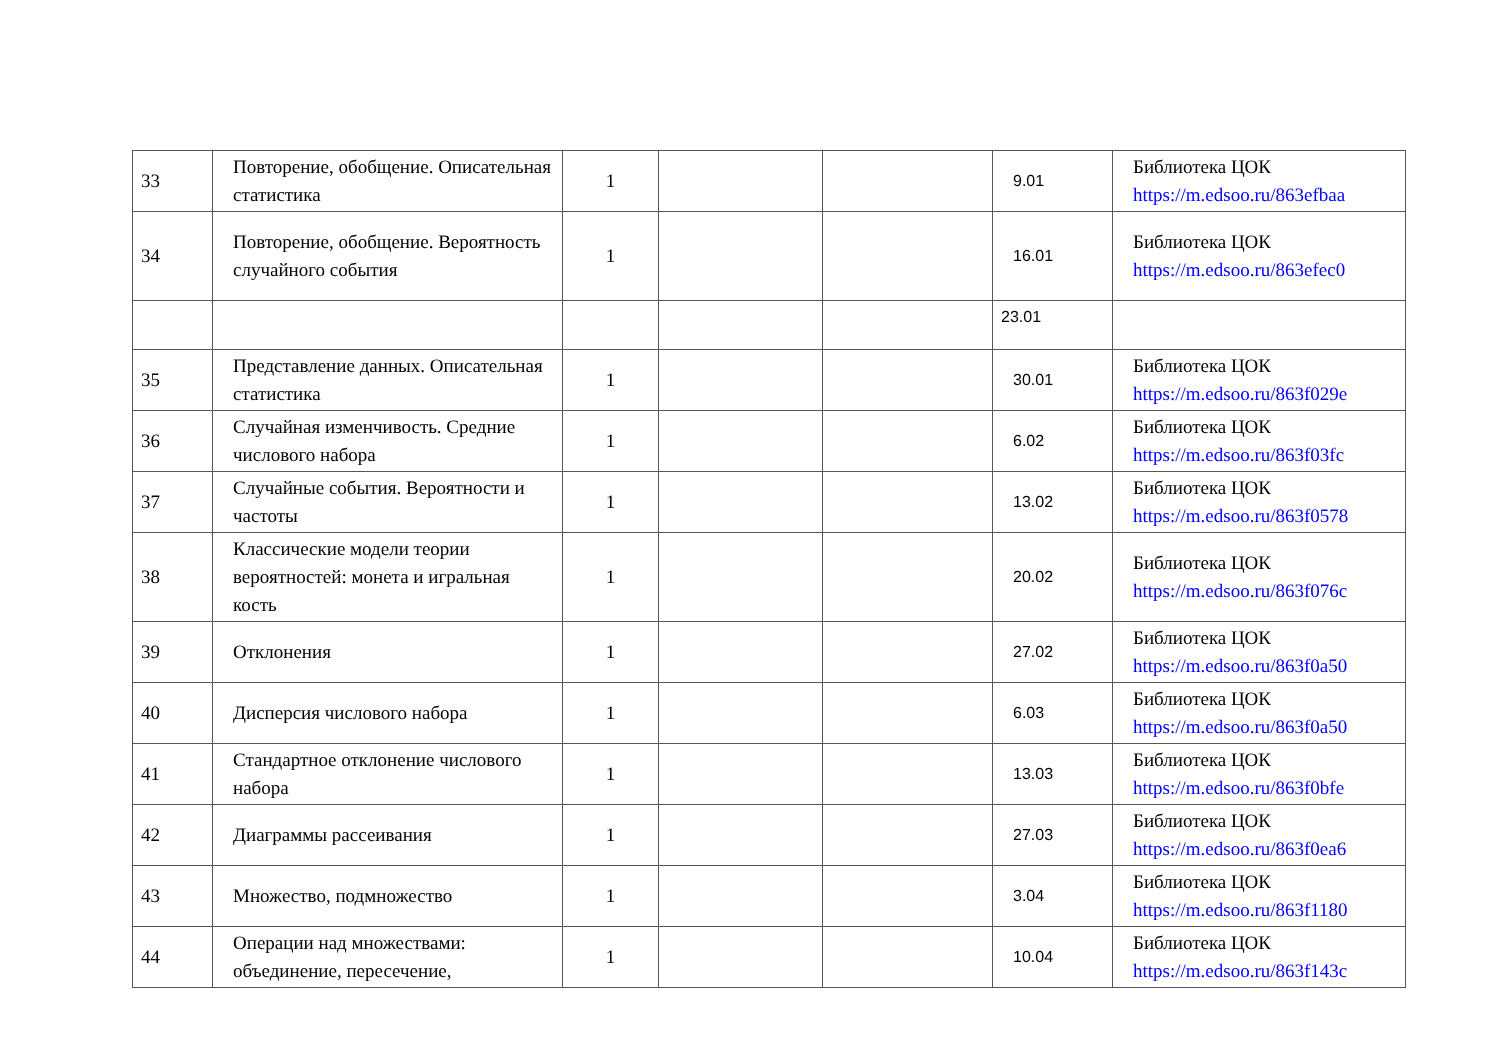| 33 | Повторение, обобщение. Описательная статистика | 1 | | | 9.01 | Библиотека ЦОК https://m.edsoo.ru/863efbaa |
| 34 | Повторение, обобщение. Вероятность случайного события | 1 | | | 16.01 | Библиотека ЦОК https://m.edsoo.ru/863efec0 |
| | | | | | 23.01 | |
| 35 | Представление данных. Описательная статистика | 1 | | | 30.01 | Библиотека ЦОК https://m.edsoo.ru/863f029e |
| 36 | Случайная изменчивость. Средние числового набора | 1 | | | 6.02 | Библиотека ЦОК https://m.edsoo.ru/863f03fc |
| 37 | Случайные события. Вероятности и частоты | 1 | | | 13.02 | Библиотека ЦОК https://m.edsoo.ru/863f0578 |
| 38 | Классические модели теории вероятностей: монета и игральная кость | 1 | | | 20.02 | Библиотека ЦОК https://m.edsoo.ru/863f076c |
| 39 | Отклонения | 1 | | | 27.02 | Библиотека ЦОК https://m.edsoo.ru/863f0a50 |
| 40 | Дисперсия числового набора | 1 | | | 6.03 | Библиотека ЦОК https://m.edsoo.ru/863f0a50 |
| 41 | Стандартное отклонение числового набора | 1 | | | 13.03 | Библиотека ЦОК https://m.edsoo.ru/863f0bfe |
| 42 | Диаграммы рассеивания | 1 | | | 27.03 | Библиотека ЦОК https://m.edsoo.ru/863f0ea6 |
| 43 | Множество, подмножество | 1 | | | 3.04 | Библиотека ЦОК https://m.edsoo.ru/863f1180 |
| 44 | Операции над множествами: объединение, пересечение, | 1 | | | 10.04 | Библиотека ЦОК https://m.edsoo.ru/863f143c |